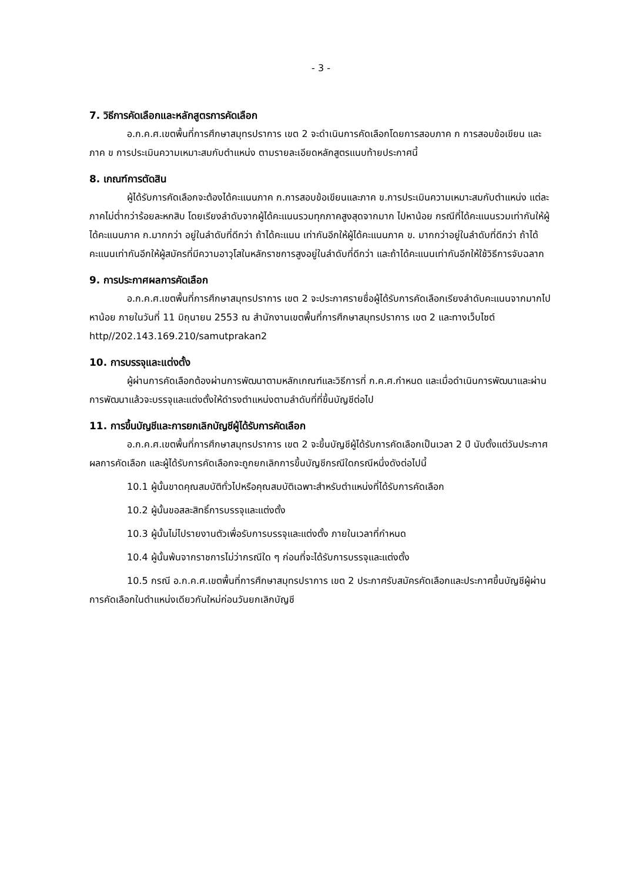- 3 -
7. วิธีการคัดเลือกและหลักสูตรการคัดเลือก
อ.ก.ค.ศ.เขตพื้นที่การศึกษาสมุทรปราการ เขต 2 จะดำเนินการคัดเลือกโดยการสอบภาค ก การสอบข้อเขียน และ ภาค ข การประเมินความเหมาะสมกับตำแหน่ง ตามรายละเอียดหลักสูตรแนบท้ายประกาศนี้
8. เกณฑ์การตัดสิน
ผู้ได้รับการคัดเลือกจะต้องได้คะแนนภาค ก.การสอบข้อเขียนและภาค ข.การประเมินความเหมาะสมกับตำแหน่ง แต่ละภาคไม่ต่ำกว่าร้อยละหกสิบ โดยเรียงลำดับจากผู้ได้คะแนนรวมทุกภาคสูงสุดจากมาก ไปหาน้อย กรณีที่ได้คะแนนรวมเท่ากันให้ผู้ได้คะแนนภาค ก.มากกว่า อยู่ในลำดับที่ดีกว่า ถ้าได้คะแนน เท่ากันอีกให้ผู้ได้คะแนนภาค ข. มากกว่าอยู่ในลำดับที่ดีกว่า ถ้าได้คะแนนเท่ากันอีกให้ผู้สมัครที่มีความอาวุโสในหลักราชการสูงอยู่ในลำดับที่ดีกว่า และถ้าได้คะแนนเท่ากันอีกให้ใช้วิธีการจับฉลาก
9. การประกาศผลการคัดเลือก
อ.ก.ค.ศ.เขตพื้นที่การศึกษาสมุทรปราการ เขต 2 จะประกาศรายชื่อผู้ได้รับการคัดเลือกเรียงลำดับคะแนนจากมากไปหาน้อย ภายในวันที่ 11 มิถุนายน 2553 ณ สำนักงานเขตพื้นที่การศึกษาสมุทรปราการ เขต 2 และทางเว็บไซต์ http//202.143.169.210/samutprakan2
10. การบรรจุและแต่งตั้ง
ผู้ผ่านการคัดเลือกต้องผ่านการพัฒนาตามหลักเกณฑ์และวิธีการที่ ก.ค.ศ.กำหนด และเมื่อดำเนินการพัฒนาและผ่านการพัฒนาแล้วจะบรรจุและแต่งตั้งให้ดำรงตำแหน่งตามลำดับที่ที่ขึ้นบัญชีต่อไป
11. การขึ้นบัญชีและการยกเลิกบัญชีผู้ได้รับการคัดเลือก
อ.ก.ค.ศ.เขตพื้นที่การศึกษาสมุทรปราการ เขต 2 จะขึ้นบัญชีผู้ได้รับการคัดเลือกเป็นเวลา 2 ปี นับตั้งแต่วันประกาศผลการคัดเลือก และผู้ได้รับการคัดเลือกจะถูกยกเลิกการขึ้นบัญชีกรณีใดกรณีหนึ่งดังต่อไปนี้
10.1 ผู้นั้นขาดคุณสมบัติทั่วไปหรือคุณสมบัติเฉพาะสำหรับตำแหน่งที่ได้รับการคัดเลือก
10.2 ผู้นั้นขอสละสิทธิ์การบรรจุและแต่งตั้ง
10.3 ผู้นั้นไม่ไปรายงานตัวเพื่อรับการบรรจุและแต่งตั้ง ภายในเวลาที่กำหนด
10.4 ผู้นั้นพ้นจากราชการไม่ว่ากรณีใด ๆ ก่อนที่จะได้รับการบรรจุและแต่งตั้ง
10.5 กรณี อ.ก.ค.ศ.เขตพื้นที่การศึกษาสมุทรปราการ เขต 2 ประกาศรับสมัครคัดเลือกและประกาศขึ้นบัญชีผู้ผ่านการคัดเลือกในตำแหน่งเดียวกันใหม่ก่อนวันยกเลิกบัญชี